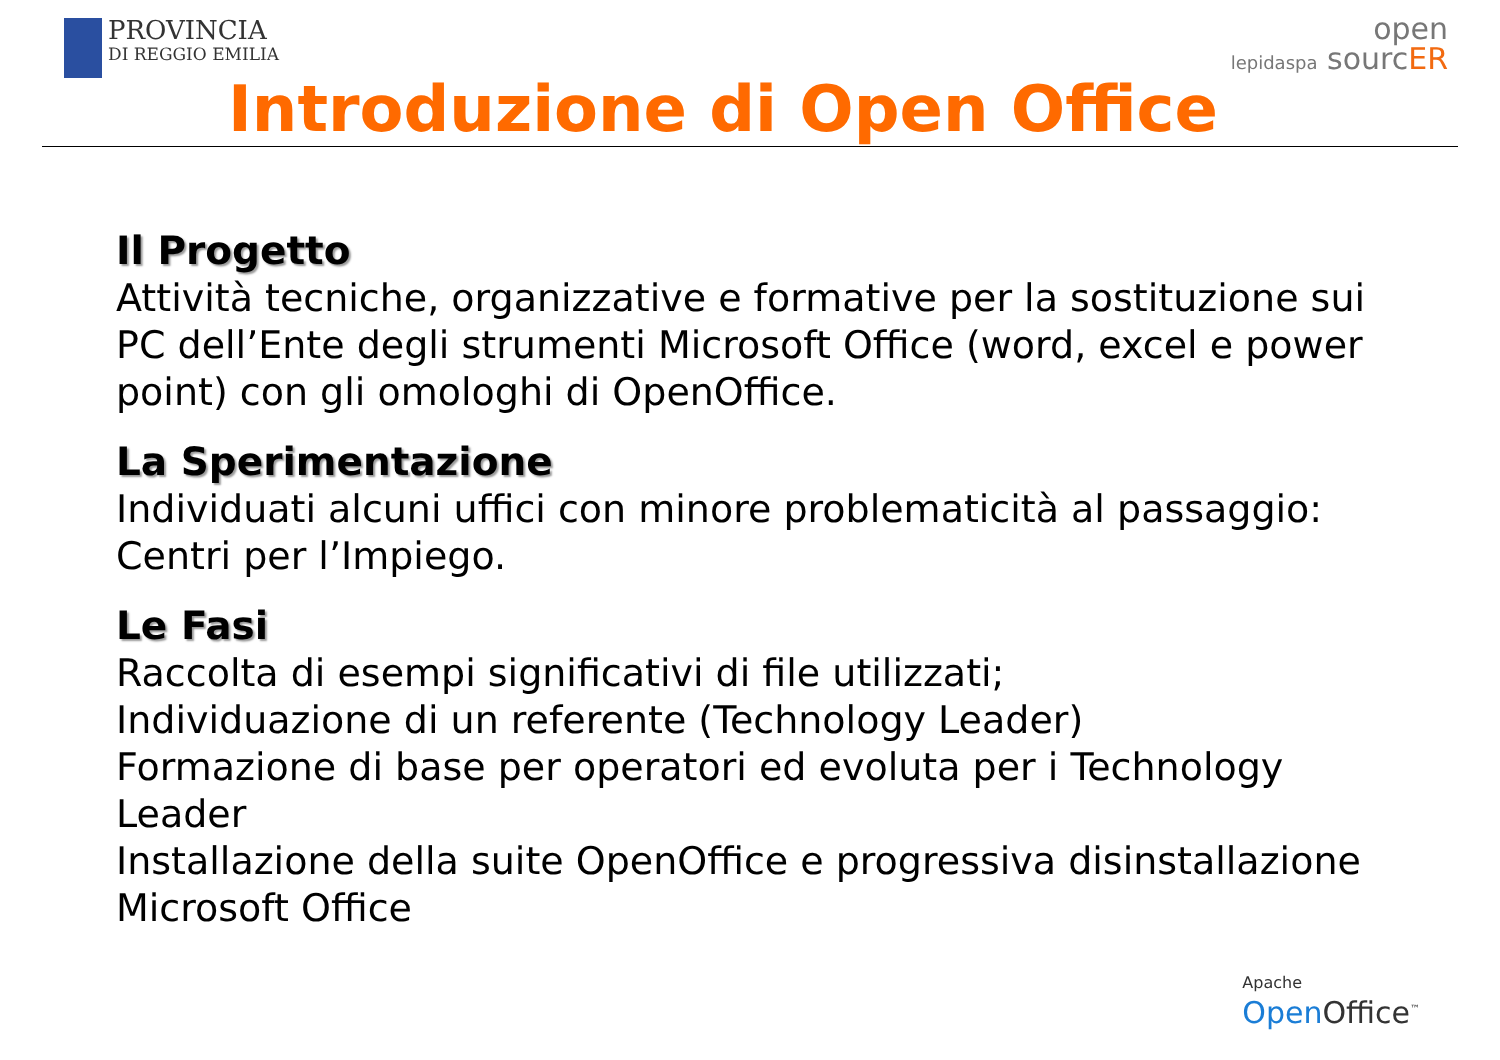PROVINCIA DI REGGIO EMILIA
open
lepidaspa sourcER
Introduzione di Open Office
Il Progetto
Attività tecniche, organizzative e formative per la sostituzione sui PC dell’Ente degli strumenti Microsoft Office (word, excel e power point) con gli omologhi di OpenOffice.
La Sperimentazione
Individuati alcuni uffici con minore problematicità al passaggio: Centri per l’Impiego.
Le Fasi
Raccolta di esempi significativi di file utilizzati;
Individuazione di un referente (Technology Leader)
Formazione di base per operatori ed evoluta per i Technology Leader
Installazione della suite OpenOffice e progressiva disinstallazione Microsoft Office
Apache
Open Office<sup>™</sup>